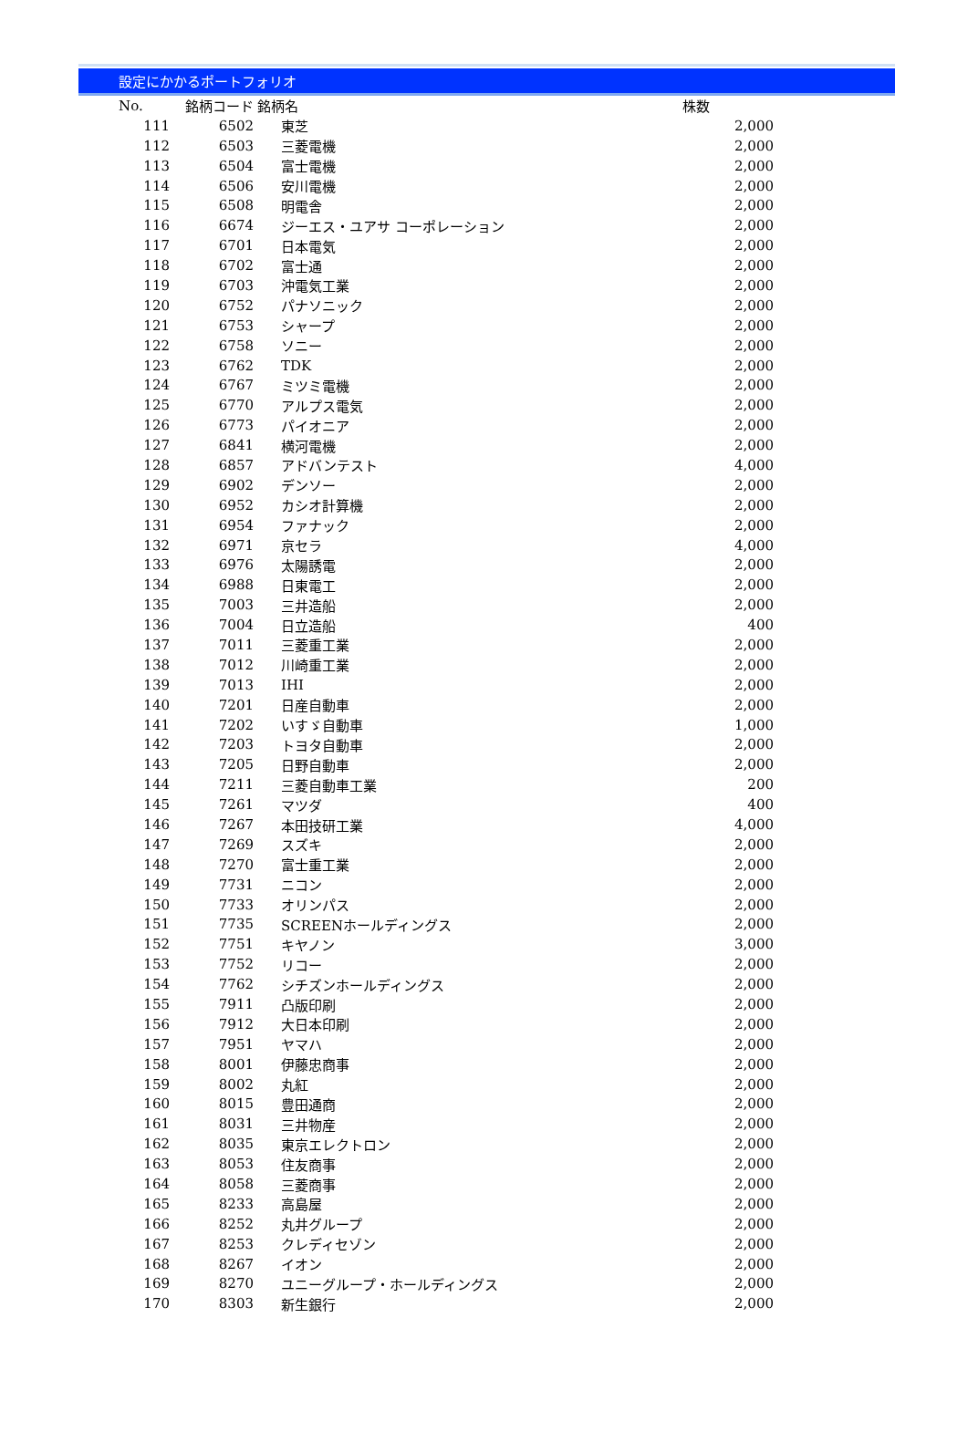設定にかかるポートフォリオ
| No. | 銘柄コード | 銘柄名 | 株数 |
| --- | --- | --- | --- |
| 111 | 6502 | 東芝 | 2,000 |
| 112 | 6503 | 三菱電機 | 2,000 |
| 113 | 6504 | 富士電機 | 2,000 |
| 114 | 6506 | 安川電機 | 2,000 |
| 115 | 6508 | 明電舎 | 2,000 |
| 116 | 6674 | ジーエス・ユアサ コーポレーション | 2,000 |
| 117 | 6701 | 日本電気 | 2,000 |
| 118 | 6702 | 富士通 | 2,000 |
| 119 | 6703 | 沖電気工業 | 2,000 |
| 120 | 6752 | パナソニック | 2,000 |
| 121 | 6753 | シャープ | 2,000 |
| 122 | 6758 | ソニー | 2,000 |
| 123 | 6762 | TDK | 2,000 |
| 124 | 6767 | ミツミ電機 | 2,000 |
| 125 | 6770 | アルプス電気 | 2,000 |
| 126 | 6773 | パイオニア | 2,000 |
| 127 | 6841 | 横河電機 | 2,000 |
| 128 | 6857 | アドバンテスト | 4,000 |
| 129 | 6902 | デンソー | 2,000 |
| 130 | 6952 | カシオ計算機 | 2,000 |
| 131 | 6954 | ファナック | 2,000 |
| 132 | 6971 | 京セラ | 4,000 |
| 133 | 6976 | 太陽誘電 | 2,000 |
| 134 | 6988 | 日東電工 | 2,000 |
| 135 | 7003 | 三井造船 | 2,000 |
| 136 | 7004 | 日立造船 | 400 |
| 137 | 7011 | 三菱重工業 | 2,000 |
| 138 | 7012 | 川崎重工業 | 2,000 |
| 139 | 7013 | IHI | 2,000 |
| 140 | 7201 | 日産自動車 | 2,000 |
| 141 | 7202 | いすゞ自動車 | 1,000 |
| 142 | 7203 | トヨタ自動車 | 2,000 |
| 143 | 7205 | 日野自動車 | 2,000 |
| 144 | 7211 | 三菱自動車工業 | 200 |
| 145 | 7261 | マツダ | 400 |
| 146 | 7267 | 本田技研工業 | 4,000 |
| 147 | 7269 | スズキ | 2,000 |
| 148 | 7270 | 富士重工業 | 2,000 |
| 149 | 7731 | ニコン | 2,000 |
| 150 | 7733 | オリンパス | 2,000 |
| 151 | 7735 | SCREENホールディングス | 2,000 |
| 152 | 7751 | キヤノン | 3,000 |
| 153 | 7752 | リコー | 2,000 |
| 154 | 7762 | シチズンホールディングス | 2,000 |
| 155 | 7911 | 凸版印刷 | 2,000 |
| 156 | 7912 | 大日本印刷 | 2,000 |
| 157 | 7951 | ヤマハ | 2,000 |
| 158 | 8001 | 伊藤忠商事 | 2,000 |
| 159 | 8002 | 丸紅 | 2,000 |
| 160 | 8015 | 豊田通商 | 2,000 |
| 161 | 8031 | 三井物産 | 2,000 |
| 162 | 8035 | 東京エレクトロン | 2,000 |
| 163 | 8053 | 住友商事 | 2,000 |
| 164 | 8058 | 三菱商事 | 2,000 |
| 165 | 8233 | 高島屋 | 2,000 |
| 166 | 8252 | 丸井グループ | 2,000 |
| 167 | 8253 | クレディセゾン | 2,000 |
| 168 | 8267 | イオン | 2,000 |
| 169 | 8270 | ユニーグループ・ホールディングス | 2,000 |
| 170 | 8303 | 新生銀行 | 2,000 |